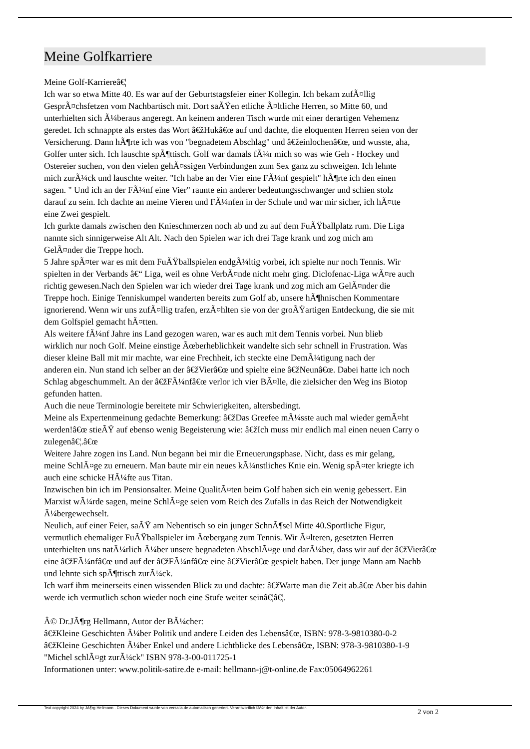Meine Golfkarriere
Meine Golf-Karriereâ€¦
Ich war so etwa Mitte 40. Es war auf der Geburtstagsfeier einer Kollegin. Ich bekam zufÃ¤llig
GesprÃ¤chsfetzen vom Nachbartisch mit. Dort saÃŸen etliche Ã¤ltliche Herren, so Mitte 60, und
unterhielten sich Ã¼beraus angeregt. An keinem anderen Tisch wurde mit einer derartigen Vehemenz
geredet. Ich schnappte als erstes das Wort â€žHukâ€œ auf und dachte, die eloquenten Herren seien von der
Versicherung. Dann hÃ¶rte ich was von "begnadetem Abschlag" und â€žeinlochenâ€œ, und wusste, aha,
Golfer unter sich. Ich lauschte spÃ¶ttisch. Golf war damals fÃ¼r mich so was wie Geh - Hockey und
Ostereier suchen, von den vielen gehÃ¤ssigen Verbindungen zum Sex ganz zu schweigen. Ich lehnte
mich zurÃ¼ck und lauschte weiter. "Ich habe an der Vier eine FÃ¼nf gespielt" hÃ¶rte ich den einen
sagen. " Und ich an der FÃ¼nf eine Vier" raunte ein anderer bedeutungsschwanger und schien stolz
darauf zu sein. Ich dachte an meine Vieren und FÃ¼nfen in der Schule und war mir sicher, ich hÃ¤tte
eine Zwei gespielt.
Ich gurkte damals zwischen den Knieschmerzen noch ab und zu auf dem FuÃŸballplatz rum. Die Liga
nannte sich sinnigerweise Alt Alt. Nach den Spielen war ich drei Tage krank und zog mich am
GelÃ¤nder die Treppe hoch.
5 Jahre spÃ¤ter war es mit dem FuÃŸballspielen endgÃ¼ltig vorbei, ich spielte nur noch Tennis. Wir
spielten in der Verbands â€“ Liga, weil es ohne VerbÃ¤nde nicht mehr ging. Diclofenac-Liga wÃ¤re auch
richtig gewesen.Nach den Spielen war ich wieder drei Tage krank und zog mich am GelÃ¤nder die
Treppe hoch. Einige Tenniskumpel wanderten bereits zum Golf ab, unsere hÃ¶hnischen Kommentare
ignorierend. Wenn wir uns zufÃ¤llig trafen, erzÃ¤hlten sie von der groÃŸartigen Entdeckung, die sie mit
dem Golfspiel gemacht hÃ¤tten.
Als weitere fÃ¼nf Jahre ins Land gezogen waren, war es auch mit dem Tennis vorbei. Nun blieb
wirklich nur noch Golf. Meine einstige Ãœberheblichkeit wandelte sich sehr schnell in Frustration. Was
dieser kleine Ball mit mir machte, war eine Frechheit, ich steckte eine DemÃ¼tigung nach der
anderen ein. Nun stand ich selber an der â€žVierâ€œ und spielte eine â€žNeunâ€œ. Dabei hatte ich noch
Schlag abgeschummelt. An der â€žFÃ¼nfâ€œ verlor ich vier BÃ¤lle, die zielsicher den Weg ins Biotop
gefunden hatten.
Auch die neue Terminologie bereitete mir Schwierigkeiten, altersbedingt.
Meine als Expertenmeinung gedachte Bemerkung: â€žDas Greefee mÃ¼sste auch mal wieder gemÃ¤ht
werden!â€œ stieÃŸ auf ebenso wenig Begeisterung wie: â€žIch muss mir endlich mal einen neuen Carry o
zulegenâ€¦.â€œ
Weitere Jahre zogen ins Land. Nun begann bei mir die Erneuerungsphase. Nicht, dass es mir gelang,
meine SchlÃ¤ge zu erneuern. Man baute mir ein neues kÃ¼nstliches Knie ein. Wenig spÃ¤ter kriegte ich
auch eine schicke HÃ¼fte aus Titan.
Inzwischen bin ich im Pensionsalter. Meine QualitÃ¤ten beim Golf haben sich ein wenig gebessert. Ein
Marxist wÃ¼rde sagen, meine SchlÃ¤ge seien vom Reich des Zufalls in das Reich der Notwendigkeit
Ã¼bergewechselt.
Neulich, auf einer Feier, saÃŸ am Nebentisch so ein junger SchnÃ¶sel Mitte 40.Sportliche Figur,
vermutlich ehemaliger FuÃŸballspieler im Ãœbergang zum Tennis. Wir Ã¤lteren, gesetzten Herren
unterhielten uns natÃ¼rlich Ã¼ber unsere begnadeten AbschlÃ¤ge und darÃ¼ber, dass wir auf der â€žVierâ€œ
eine â€žFÃ¼nfâ€œ und auf der â€žFÃ¼nfâ€œ eine â€žVierâ€œ gespielt haben. Der junge Mann am Nachb
und lehnte sich spÃ¶ttisch zurÃ¼ck.
Ich warf ihm meinerseits einen wissenden Blick zu und dachte: â€žWarte man die Zeit ab.â€œ Aber bis dahin
werde ich vermutlich schon wieder noch eine Stufe weiter seinâ€¦â€¦.
Â© Dr.JÃ¶rg Hellmann, Autor der BÃ¼cher:
â€žKleine Geschichten Ã¼ber Politik und andere Leiden des Lebensâ€œ, ISBN: 978-3-9810380-0-2
â€žKleine Geschichten Ã¼ber Enkel und andere Lichtblicke des Lebensâ€œ, ISBN: 978-3-9810380-1-9
"Michel schlÃ¤gt zurÃ¼ck" ISBN 978-3-00-011725-1
Informationen unter: www.politik-satire.de e-mail: hellmann-j@t-online.de Fax:05064962261
Text copyright 2024 by JÃ¶rg Hellmann . Dieses Dokument wurde von versalia.de automatisch generiert. Verantwortlich fÃ¼r den Inhalt ist der Autor.
2 von 2